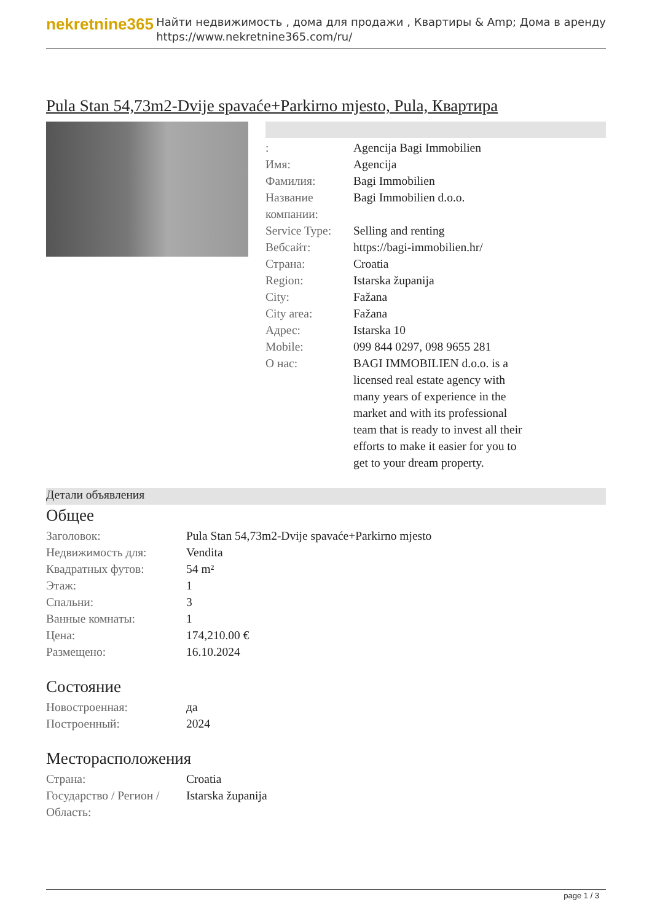nekretnine365
Найти недвижимость , дома для продажи , Квартиры & Amp; Дома в аренду
https://www.nekretnine365.com/ru/
Pula Stan 54,73m2-Dvije spavaće+Parkirno mjesto, Pula, Квартира
| : | Agencija Bagi Immobilien |
| Имя: | Agencija |
| Фамилия: | Bagi Immobilien |
| Название компании: | Bagi Immobilien d.o.o. |
| Service Type: | Selling and renting |
| Вебсайт: | https://bagi-immobilien.hr/ |
| Страна: | Croatia |
| Region: | Istarska županija |
| City: | Fažana |
| City area: | Fažana |
| Адрес: | Istarska 10 |
| Mobile: | 099 844 0297, 098 9655 281 |
| О нас: | BAGI IMMOBILIEN d.o.o. is a licensed real estate agency with many years of experience in the market and with its professional team that is ready to invest all their efforts to make it easier for you to get to your dream property. |
Детали объявления
Общее
| Заголовок: | Pula Stan 54,73m2-Dvije spavaće+Parkirno mjesto |
| Недвижимость для: | Vendita |
| Квадратных футов: | 54 m² |
| Этаж: | 1 |
| Спальни: | 3 |
| Ванные комнаты: | 1 |
| Цена: | 174,210.00 € |
| Размещено: | 16.10.2024 |
Состояние
| Новостроенная: | да |
| Построенный: | 2024 |
Месторасположения
| Страна: | Croatia |
| Государство / Регион / Область: | Istarska županija |
page 1 / 3